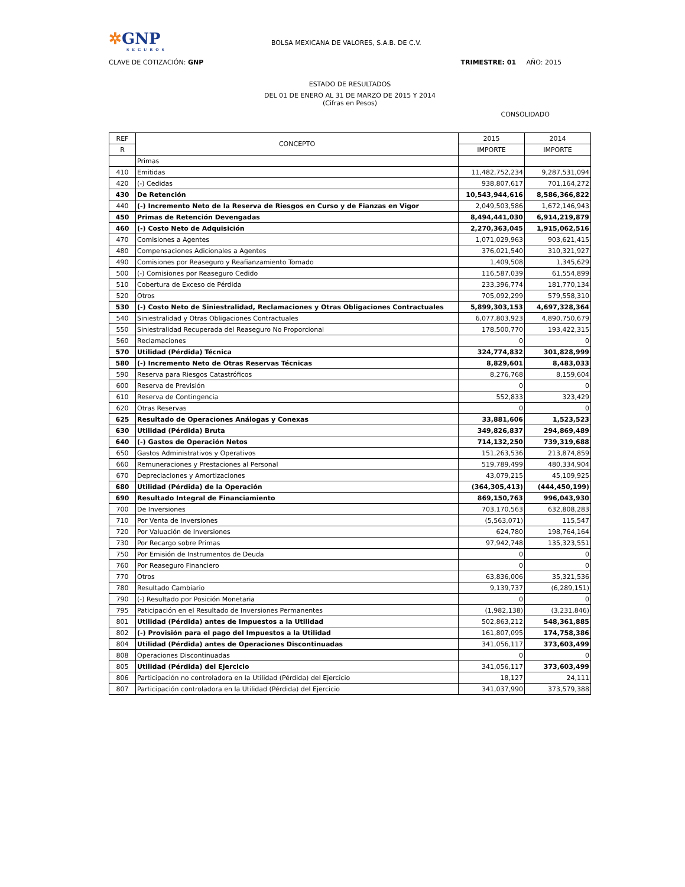✲GNP
SEGUROS
BOLSA MEXICANA DE VALORES, S.A.B. DE C.V.
CLAVE DE COTIZACIÓN: GNP TRIMESTRE: 01 AÑO: 2015
ESTADO DE RESULTADOS
DEL 01 DE ENERO AL 31 DE MARZO DE 2015 Y 2014
(Cifras en Pesos)
CONSOLIDADO
| REF | CONCEPTO | 2015 | 2014 |
| --- | --- | --- | --- |
| R | | IMPORTE | IMPORTE |
| | Primas | | |
| 410 | Emitidas | 11,482,752,234 | 9,287,531,094 |
| 420 | (-) Cedidas | 938,807,617 | 701,164,272 |
| 430 | De Retención | 10,543,944,616 | 8,586,366,822 |
| 440 | (-) Incremento Neto de la Reserva de Riesgos en Curso y de Fianzas en Vigor | 2,049,503,586 | 1,672,146,943 |
| 450 | Primas de Retención Devengadas | 8,494,441,030 | 6,914,219,879 |
| 460 | (-) Costo Neto de Adquisición | 2,270,363,045 | 1,915,062,516 |
| 470 | Comisiones a Agentes | 1,071,029,963 | 903,621,415 |
| 480 | Compensaciones Adicionales a Agentes | 376,021,540 | 310,321,927 |
| 490 | Comisiones por Reaseguro y Reafianzamiento Tomado | 1,409,508 | 1,345,629 |
| 500 | (-) Comisiones por Reaseguro Cedido | 116,587,039 | 61,554,899 |
| 510 | Cobertura de Exceso de Pérdida | 233,396,774 | 181,770,134 |
| 520 | Otros | 705,092,299 | 579,558,310 |
| 530 | (-) Costo Neto de Siniestralidad, Reclamaciones y Otras Obligaciones Contractuales | 5,899,303,153 | 4,697,328,364 |
| 540 | Siniestralidad y Otras Obligaciones Contractuales | 6,077,803,923 | 4,890,750,679 |
| 550 | Siniestralidad Recuperada del Reaseguro No Proporcional | 178,500,770 | 193,422,315 |
| 560 | Reclamaciones | 0 | 0 |
| 570 | Utilidad (Pérdida) Técnica | 324,774,832 | 301,828,999 |
| 580 | (-) Incremento Neto de Otras Reservas Técnicas | 8,829,601 | 8,483,033 |
| 590 | Reserva para Riesgos Catastróficos | 8,276,768 | 8,159,604 |
| 600 | Reserva de Previsión | 0 | 0 |
| 610 | Reserva de Contingencia | 552,833 | 323,429 |
| 620 | Otras Reservas | 0 | 0 |
| 625 | Resultado de Operaciones Análogas y Conexas | 33,881,606 | 1,523,523 |
| 630 | Utilidad (Pérdida) Bruta | 349,826,837 | 294,869,489 |
| 640 | (-) Gastos de Operación Netos | 714,132,250 | 739,319,688 |
| 650 | Gastos Administrativos y Operativos | 151,263,536 | 213,874,859 |
| 660 | Remuneraciones y Prestaciones al Personal | 519,789,499 | 480,334,904 |
| 670 | Depreciaciones y Amortizaciones | 43,079,215 | 45,109,925 |
| 680 | Utilidad (Pérdida) de la Operación | (364,305,413) | (444,450,199) |
| 690 | Resultado Integral de Financiamiento | 869,150,763 | 996,043,930 |
| 700 | De Inversiones | 703,170,563 | 632,808,283 |
| 710 | Por Venta de Inversiones | (5,563,071) | 115,547 |
| 720 | Por Valuación de Inversiones | 624,780 | 198,764,164 |
| 730 | Por Recargo sobre Primas | 97,942,748 | 135,323,551 |
| 750 | Por Emisión de Instrumentos de Deuda | 0 | 0 |
| 760 | Por Reaseguro Financiero | 0 | 0 |
| 770 | Otros | 63,836,006 | 35,321,536 |
| 780 | Resultado Cambiario | 9,139,737 | (6,289,151) |
| 790 | (-) Resultado por Posición Monetaria | 0 | 0 |
| 795 | Paticipación en el Resultado de Inversiones Permanentes | (1,982,138) | (3,231,846) |
| 801 | Utilidad (Pérdida) antes de Impuestos a la Utilidad | 502,863,212 | 548,361,885 |
| 802 | (-) Provisión para el pago del Impuestos a la Utilidad | 161,807,095 | 174,758,386 |
| 804 | Utilidad (Pérdida) antes de Operaciones Discontinuadas | 341,056,117 | 373,603,499 |
| 808 | Operaciones Discontinuadas | 0 | 0 |
| 805 | Utilidad (Pérdida) del Ejercicio | 341,056,117 | 373,603,499 |
| 806 | Participación no controladora en la Utilidad (Pérdida) del Ejercicio | 18,127 | 24,111 |
| 807 | Participación controladora en la Utilidad (Pérdida) del Ejercicio | 341,037,990 | 373,579,388 |